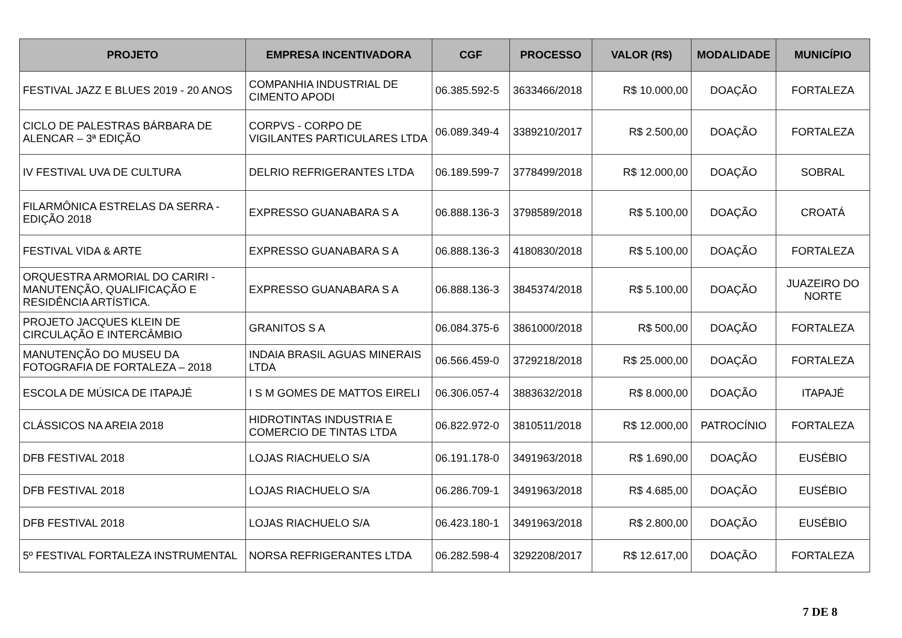| PROJETO | EMPRESA INCENTIVADORA | CGF | PROCESSO | VALOR (R$) | MODALIDADE | MUNICÍPIO |
| --- | --- | --- | --- | --- | --- | --- |
| FESTIVAL JAZZ E BLUES 2019 - 20 ANOS | COMPANHIA INDUSTRIAL DE CIMENTO APODI | 06.385.592-5 | 3633466/2018 | R$ 10.000,00 | DOAÇÃO | FORTALEZA |
| CICLO DE PALESTRAS BÁRBARA DE ALENCAR – 3ª EDIÇÃO | CORPVS - CORPO DE VIGILANTES PARTICULARES LTDA | 06.089.349-4 | 3389210/2017 | R$ 2.500,00 | DOAÇÃO | FORTALEZA |
| IV FESTIVAL UVA DE CULTURA | DELRIO REFRIGERANTES LTDA | 06.189.599-7 | 3778499/2018 | R$ 12.000,00 | DOAÇÃO | SOBRAL |
| FILARMÔNICA ESTRELAS DA SERRA - EDIÇÃO 2018 | EXPRESSO GUANABARA S A | 06.888.136-3 | 3798589/2018 | R$ 5.100,00 | DOAÇÃO | CROATÁ |
| FESTIVAL VIDA & ARTE | EXPRESSO GUANABARA S A | 06.888.136-3 | 4180830/2018 | R$ 5.100,00 | DOAÇÃO | FORTALEZA |
| ORQUESTRA ARMORIAL DO CARIRI - MANUTENÇÃO, QUALIFICAÇÃO E RESIDÊNCIA ARTÍSTICA. | EXPRESSO GUANABARA S A | 06.888.136-3 | 3845374/2018 | R$ 5.100,00 | DOAÇÃO | JUAZEIRO DO NORTE |
| PROJETO JACQUES KLEIN DE CIRCULAÇÃO E INTERCÂMBIO | GRANITOS S A | 06.084.375-6 | 3861000/2018 | R$ 500,00 | DOAÇÃO | FORTALEZA |
| MANUTENÇÃO DO MUSEU DA FOTOGRAFIA DE FORTALEZA – 2018 | INDAIA BRASIL AGUAS MINERAIS LTDA | 06.566.459-0 | 3729218/2018 | R$ 25.000,00 | DOAÇÃO | FORTALEZA |
| ESCOLA DE MÚSICA DE ITAPAJÉ | I S M GOMES DE MATTOS EIRELI | 06.306.057-4 | 3883632/2018 | R$ 8.000,00 | DOAÇÃO | ITAPAJÉ |
| CLÁSSICOS NA AREIA 2018 | HIDROTINTAS INDUSTRIA E COMERCIO DE TINTAS LTDA | 06.822.972-0 | 3810511/2018 | R$ 12.000,00 | PATROCÍNIO | FORTALEZA |
| DFB FESTIVAL 2018 | LOJAS RIACHUELO S/A | 06.191.178-0 | 3491963/2018 | R$ 1.690,00 | DOAÇÃO | EUSÉBIO |
| DFB FESTIVAL 2018 | LOJAS RIACHUELO S/A | 06.286.709-1 | 3491963/2018 | R$ 4.685,00 | DOAÇÃO | EUSÉBIO |
| DFB FESTIVAL 2018 | LOJAS RIACHUELO S/A | 06.423.180-1 | 3491963/2018 | R$ 2.800,00 | DOAÇÃO | EUSÉBIO |
| 5º FESTIVAL FORTALEZA INSTRUMENTAL | NORSA REFRIGERANTES LTDA | 06.282.598-4 | 3292208/2017 | R$ 12.617,00 | DOAÇÃO | FORTALEZA |
7 DE 8